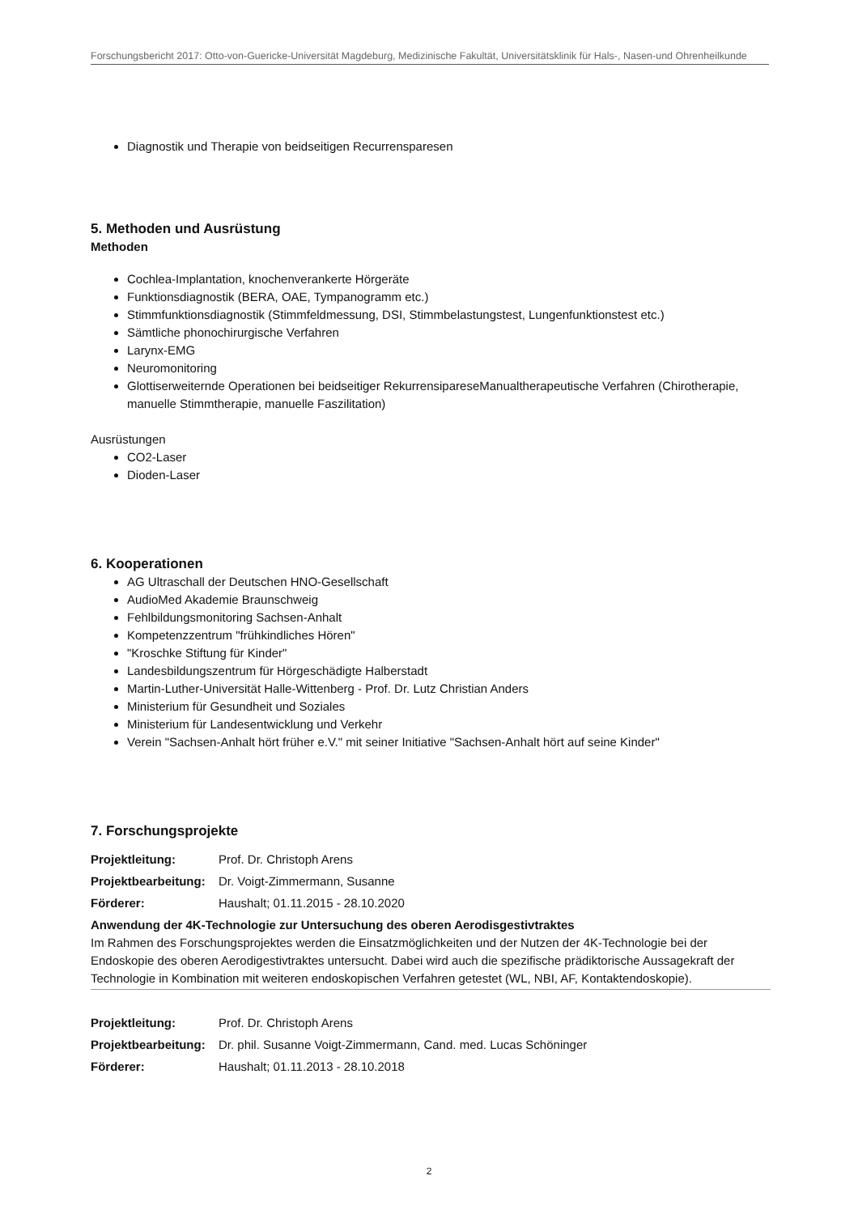Forschungsbericht 2017: Otto-von-Guericke-Universität Magdeburg, Medizinische Fakultät, Universitätsklinik für Hals-, Nasen-und Ohrenheilkunde
Diagnostik und Therapie von beidseitigen Recurrensparesen
5. Methoden und Ausrüstung
Methoden
Cochlea-Implantation, knochenverankerte Hörgeräte
Funktionsdiagnostik (BERA, OAE, Tympanogramm etc.)
Stimmfunktionsdiagnostik (Stimmfeldmessung, DSI, Stimmbelastungstest, Lungenfunktionstest etc.)
Sämtliche phonochirurgische Verfahren
Larynx-EMG
Neuromonitoring
Glottiserweiternde Operationen bei beidseitiger RekurrensipareseManualtherapeutische Verfahren (Chirotherapie, manuelle Stimmtherapie, manuelle Faszilitation)
Ausrüstungen
CO2-Laser
Dioden-Laser
6. Kooperationen
AG Ultraschall der Deutschen HNO-Gesellschaft
AudioMed Akademie Braunschweig
Fehlbildungsmonitoring Sachsen-Anhalt
Kompetenzzentrum "frühkindliches Hören"
"Kroschke Stiftung für Kinder"
Landesbildungszentrum für Hörgeschädigte Halberstadt
Martin-Luther-Universität Halle-Wittenberg - Prof. Dr. Lutz Christian Anders
Ministerium für Gesundheit und Soziales
Ministerium für Landesentwicklung und Verkehr
Verein "Sachsen-Anhalt hört früher e.V." mit seiner Initiative "Sachsen-Anhalt hört auf seine Kinder"
7. Forschungsprojekte
Projektleitung: Prof. Dr. Christoph Arens
Projektbearbeitung: Dr. Voigt-Zimmermann, Susanne
Förderer: Haushalt; 01.11.2015 - 28.10.2020
Anwendung der 4K-Technologie zur Untersuchung des oberen Aerodisgestivtraktes
Im Rahmen des Forschungsprojektes werden die Einsatzmöglichkeiten und der Nutzen der 4K-Technologie bei der Endoskopie des oberen Aerodigestivtraktes untersucht. Dabei wird auch die spezifische prädiktorische Aussagekraft der Technologie in Kombination mit weiteren endoskopischen Verfahren getestet (WL, NBI, AF, Kontaktendoskopie).
Projektleitung: Prof. Dr. Christoph Arens
Projektbearbeitung: Dr. phil. Susanne Voigt-Zimmermann, Cand. med. Lucas Schöninger
Förderer: Haushalt; 01.11.2013 - 28.10.2018
2